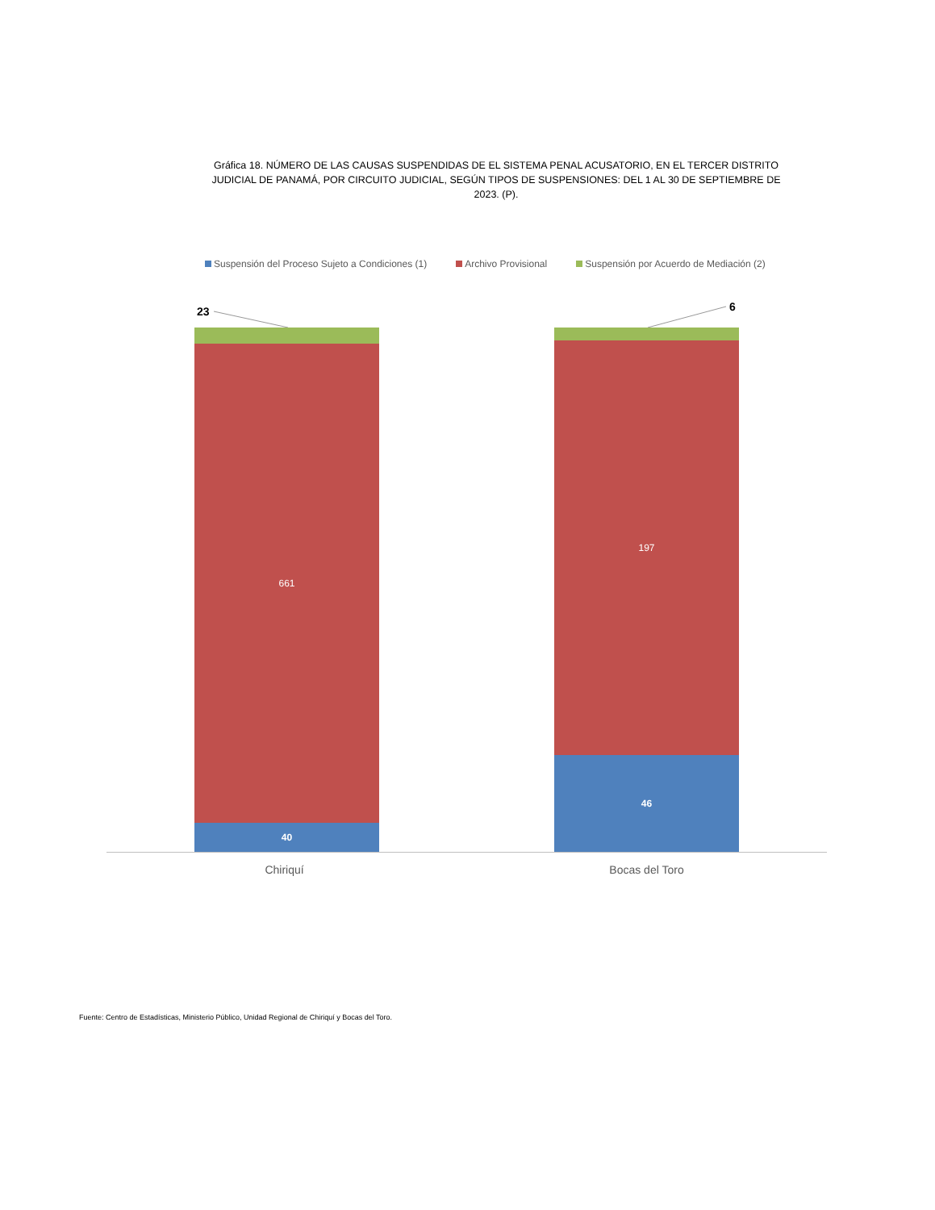Gráfica 18. NÚMERO DE LAS CAUSAS SUSPENDIDAS DE EL SISTEMA PENAL ACUSATORIO, EN EL TERCER DISTRITO JUDICIAL DE PANAMÁ, POR CIRCUITO JUDICIAL, SEGÚN TIPOS DE SUSPENSIONES: DEL 1 AL 30 DE SEPTIEMBRE DE 2023. (P).
Suspensión del Proceso Sujeto a Condiciones (1) Archivo Provisional Suspensión por Acuerdo de Mediación (2)
23 6
661
40
197
46
Chiriquí Bocas del Toro
Fuente: Centro de Estadísticas, Ministerio Público, Unidad Regional de Chiriquí y Bocas del Toro.